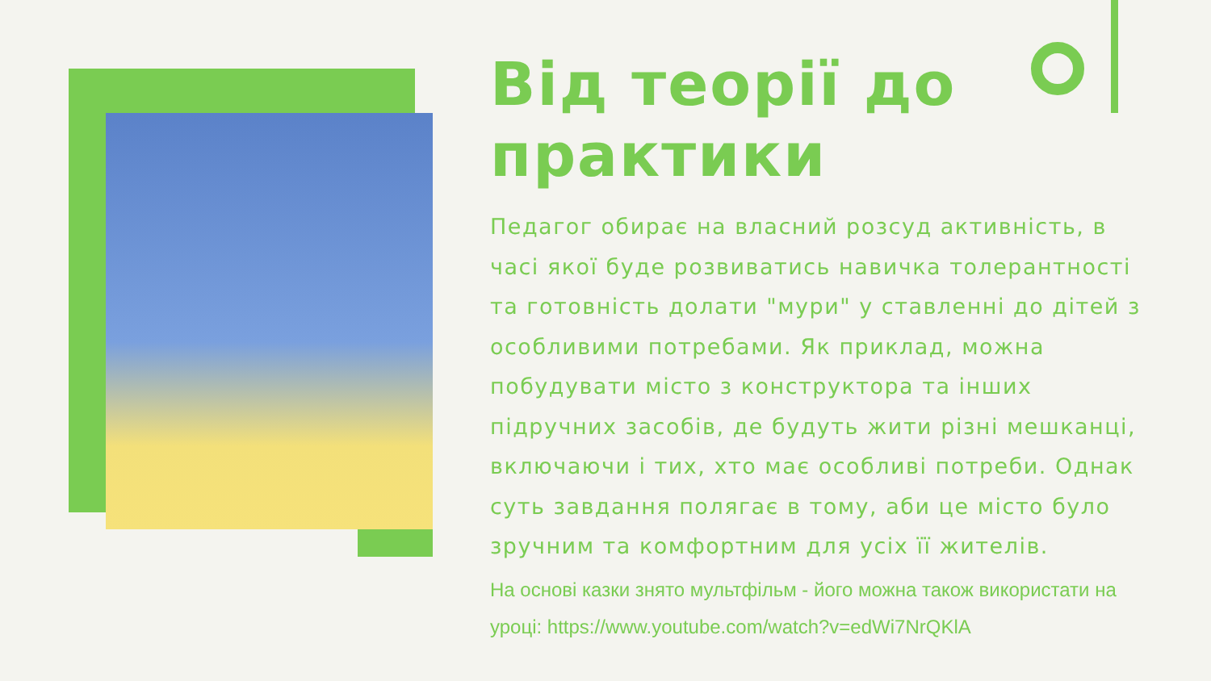Від теорії до практики
Педагог обирає на власний розсуд активність, в часі якої буде розвиватись навичка толерантності та готовність долати "мури" у ставленні до дітей з особливими потребами. Як приклад, можна побудувати місто з конструктора та інших підручних засобів, де будуть жити різні мешканці, включаючи і тих, хто має особливі потреби. Однак суть завдання полягає в тому, аби це місто було зручним та комфортним для усіх її жителів.
На основі казки знято мультфільм - його можна також використати на уроці: https://www.youtube.com/watch?v=edWi7NrQKlA